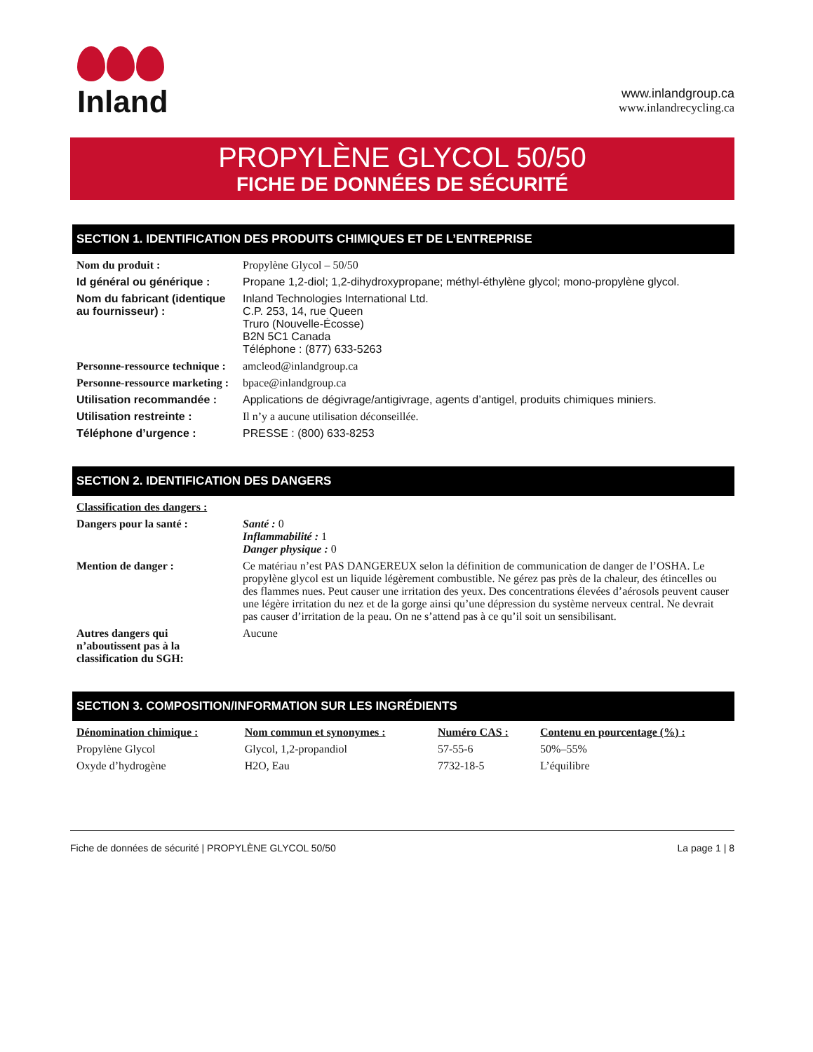Inland
www.inlandgroup.ca
www.inlandrecycling.ca
PROPYLÈNE GLYCOL 50/50
FICHE DE DONNÉES DE SÉCURITÉ
SECTION 1. IDENTIFICATION DES PRODUITS CHIMIQUES ET DE L’ENTREPRISE
| Nom du produit : | Propylène Glycol – 50/50 |
| Id général ou générique : | Propane 1,2-diol; 1,2-dihydroxypropane; méthyl-éthylène glycol; mono-propylène glycol. |
| Nom du fabricant (identique au fournisseur) : | Inland Technologies International Ltd. C.P. 253, 14, rue Queen Truro (Nouvelle-Écosse) B2N 5C1 Canada Téléphone : (877) 633-5263 |
| Personne-ressource technique : | amcleod@inlandgroup.ca |
| Personne-ressource marketing : | bpace@inlandgroup.ca |
| Utilisation recommandée : | Applications de dégivrage/antigivrage, agents d’antigel, produits chimiques miniers. |
| Utilisation restreinte : | Il n’y a aucune utilisation déconseillée. |
| Téléphone d’urgence : | PRESSE : (800) 633-8253 |
SECTION 2. IDENTIFICATION DES DANGERS
| Classification des dangers : | |
| Dangers pour la santé : | Santé : 0 Inflammabilité : 1 Danger physique : 0 |
| Mention de danger : | Ce matériau n’est PAS DANGEREUX selon la définition de communication de danger de l’OSHA. Le propylène glycol est un liquide légèrement combustible. Ne gérez pas près de la chaleur, des étincelles ou des flammes nues. Peut causer une irritation des yeux. Des concentrations élevées d’aérosols peuvent causer une légère irritation du nez et de la gorge ainsi qu’une dépression du système nerveux central. Ne devrait pas causer d’irritation de la peau. On ne s’attend pas à ce qu’il soit un sensibilisant. |
| Autres dangers qui n’aboutissent pas à la classification du SGH: | Aucune |
SECTION 3. COMPOSITION/INFORMATION SUR LES INGRÉDIENTS
| Dénomination chimique : | Nom commun et synonymes : | Numéro CAS : | Contenu en pourcentage (%) : |
| --- | --- | --- | --- |
| Propylène Glycol | Glycol, 1,2-propandiol | 57-55-6 | 50%–55% |
| Oxyde d’hydrogène | H2O, Eau | 7732-18-5 | L’équilibre |
Fiche de données de sécurité | PROPYLÈNE GLYCOL 50/50 La page 1 | 8